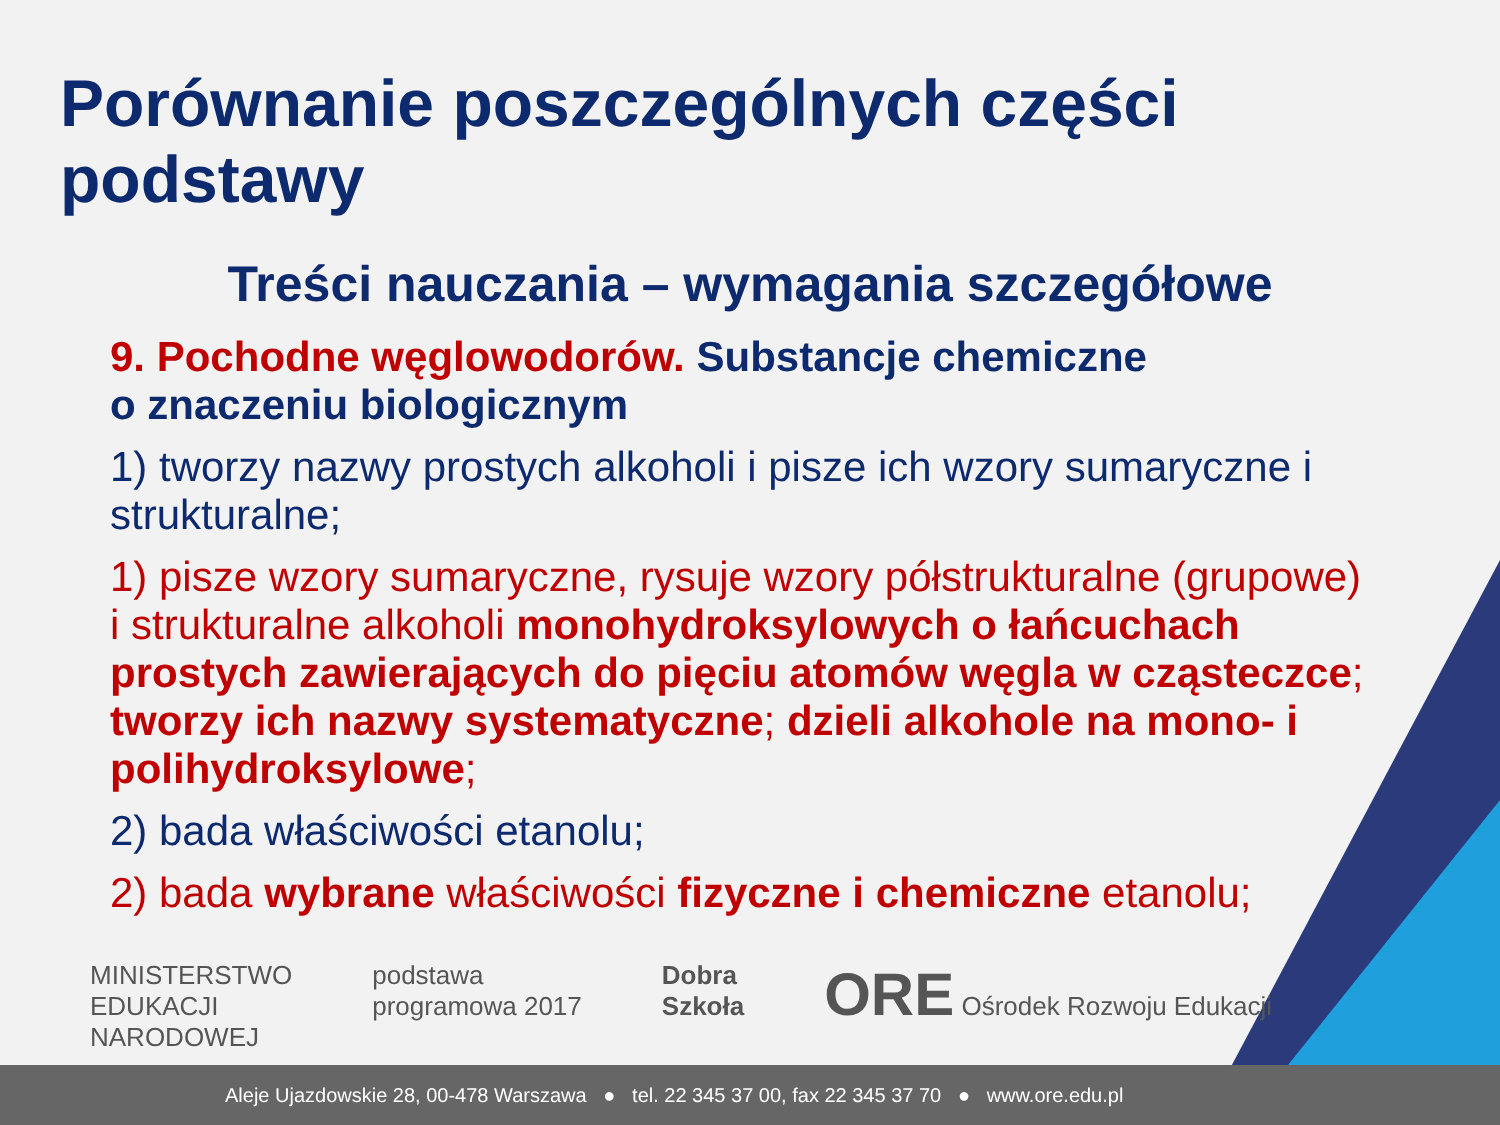Porównanie poszczególnych części podstawy
Treści nauczania – wymagania szczegółowe
9. Pochodne węglowodorów. Substancje chemiczne
o znaczeniu biologicznym
1) tworzy nazwy prostych alkoholi i pisze ich wzory sumaryczne i strukturalne;
1) pisze wzory sumaryczne, rysuje wzory półstrukturalne (grupowe) i strukturalne alkoholi monohydroksylowych o łańcuchach prostych zawierających do pięciu atomów węgla w cząsteczce; tworzy ich nazwy systematyczne; dzieli alkohole na mono- i polihydroksylowe;
2) bada właściwości etanolu;
2) bada wybrane właściwości fizyczne i chemiczne etanolu;
MINISTERSTWO
EDUKACJI
NARODOWEJ
podstawa
programowa 2017
Dobra
Szkoła
ORE Ośrodek Rozwoju Edukacji
Aleje Ujazdowskie 28, 00-478 Warszawa ● tel. 22 345 37 00, fax 22 345 37 70 ● www.ore.edu.pl